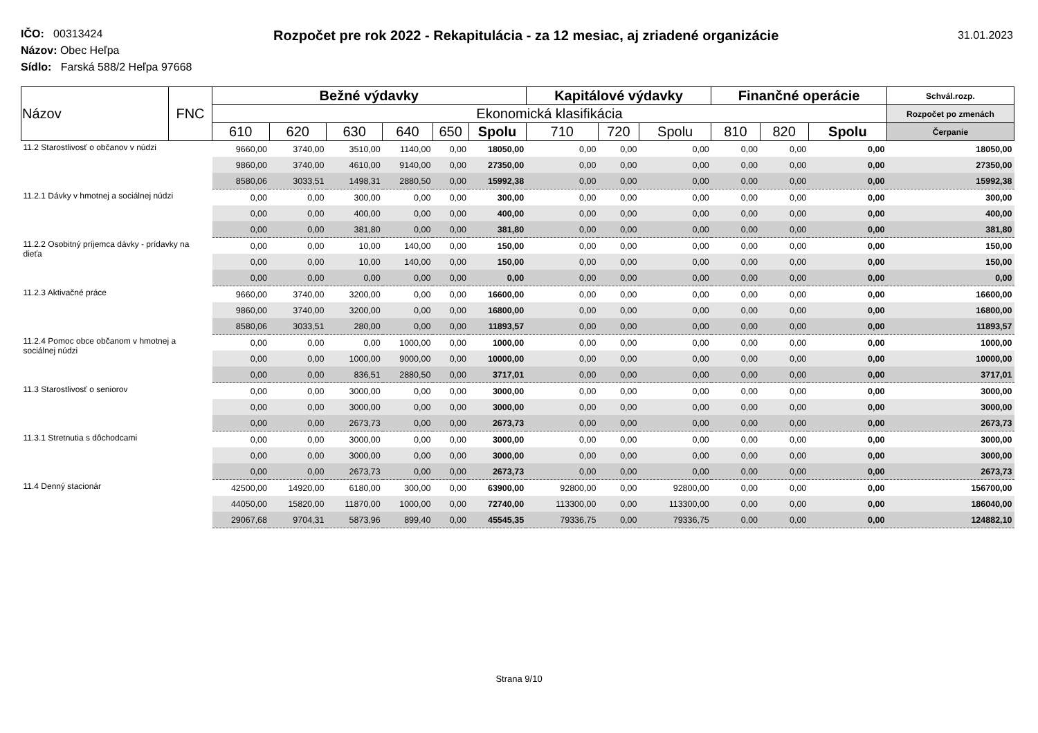Rozpočet pre rok 2022 - Rekapitulácia - za 12 mesiac, aj zriadené organizácie
31.01.2023
IČO: 00313424
Názov: Obec Heľpa
Sídlo: Farská 588/2 Heľpa 97668
| Názov | FNC | Bežné výdavky | | | | | | Kapitálové výdavky | | | Finančné operácie | | | Schvál.rozp. |
| --- | --- | --- | --- | --- | --- | --- | --- | --- | --- | --- | --- | --- | --- | --- |
| | | Ekonomická klasifikácia | | | | | | | | | | | | Rozpočet po zmenách |
| | | 610 | 620 | 630 | 640 | 650 | Spolu | 710 | 720 | Spolu | 810 | 820 | Spolu | Čerpanie |
| 11.2 Starostlivosť o občanov v núdzi | | 9660,00 | 3740,00 | 3510,00 | 1140,00 | 0,00 | 18050,00 | 0,00 | 0,00 | 0,00 | 0,00 | 0,00 | 0,00 | 18050,00 |
| | | 9860,00 | 3740,00 | 4610,00 | 9140,00 | 0,00 | 27350,00 | 0,00 | 0,00 | 0,00 | 0,00 | 0,00 | 0,00 | 27350,00 |
| | | 8580,06 | 3033,51 | 1498,31 | 2880,50 | 0,00 | 15992,38 | 0,00 | 0,00 | 0,00 | 0,00 | 0,00 | 0,00 | 15992,38 |
| 11.2.1 Dávky v hmotnej a sociálnej núdzi | | 0,00 | 0,00 | 300,00 | 0,00 | 0,00 | 300,00 | 0,00 | 0,00 | 0,00 | 0,00 | 0,00 | 0,00 | 300,00 |
| | | 0,00 | 0,00 | 400,00 | 0,00 | 0,00 | 400,00 | 0,00 | 0,00 | 0,00 | 0,00 | 0,00 | 0,00 | 400,00 |
| | | 0,00 | 0,00 | 381,80 | 0,00 | 0,00 | 381,80 | 0,00 | 0,00 | 0,00 | 0,00 | 0,00 | 0,00 | 381,80 |
| 11.2.2 Osobitný príjemca dávky - prídavky na dieťa | | 0,00 | 0,00 | 10,00 | 140,00 | 0,00 | 150,00 | 0,00 | 0,00 | 0,00 | 0,00 | 0,00 | 0,00 | 150,00 |
| | | 0,00 | 0,00 | 10,00 | 140,00 | 0,00 | 150,00 | 0,00 | 0,00 | 0,00 | 0,00 | 0,00 | 0,00 | 150,00 |
| | | 0,00 | 0,00 | 0,00 | 0,00 | 0,00 | 0,00 | 0,00 | 0,00 | 0,00 | 0,00 | 0,00 | 0,00 | 0,00 |
| 11.2.3 Aktivačné práce | | 9660,00 | 3740,00 | 3200,00 | 0,00 | 0,00 | 16600,00 | 0,00 | 0,00 | 0,00 | 0,00 | 0,00 | 0,00 | 16600,00 |
| | | 9860,00 | 3740,00 | 3200,00 | 0,00 | 0,00 | 16800,00 | 0,00 | 0,00 | 0,00 | 0,00 | 0,00 | 0,00 | 16800,00 |
| | | 8580,06 | 3033,51 | 280,00 | 0,00 | 0,00 | 11893,57 | 0,00 | 0,00 | 0,00 | 0,00 | 0,00 | 0,00 | 11893,57 |
| 11.2.4 Pomoc obce občanom v hmotnej a sociálnej núdzi | | 0,00 | 0,00 | 0,00 | 1000,00 | 0,00 | 1000,00 | 0,00 | 0,00 | 0,00 | 0,00 | 0,00 | 0,00 | 1000,00 |
| | | 0,00 | 0,00 | 1000,00 | 9000,00 | 0,00 | 10000,00 | 0,00 | 0,00 | 0,00 | 0,00 | 0,00 | 0,00 | 10000,00 |
| | | 0,00 | 0,00 | 836,51 | 2880,50 | 0,00 | 3717,01 | 0,00 | 0,00 | 0,00 | 0,00 | 0,00 | 0,00 | 3717,01 |
| 11.3 Starostlivosť o seniorov | | 0,00 | 0,00 | 3000,00 | 0,00 | 0,00 | 3000,00 | 0,00 | 0,00 | 0,00 | 0,00 | 0,00 | 0,00 | 3000,00 |
| | | 0,00 | 0,00 | 3000,00 | 0,00 | 0,00 | 3000,00 | 0,00 | 0,00 | 0,00 | 0,00 | 0,00 | 0,00 | 3000,00 |
| | | 0,00 | 0,00 | 2673,73 | 0,00 | 0,00 | 2673,73 | 0,00 | 0,00 | 0,00 | 0,00 | 0,00 | 0,00 | 2673,73 |
| 11.3.1 Stretnutia s dôchodcami | | 0,00 | 0,00 | 3000,00 | 0,00 | 0,00 | 3000,00 | 0,00 | 0,00 | 0,00 | 0,00 | 0,00 | 0,00 | 3000,00 |
| | | 0,00 | 0,00 | 3000,00 | 0,00 | 0,00 | 3000,00 | 0,00 | 0,00 | 0,00 | 0,00 | 0,00 | 0,00 | 3000,00 |
| | | 0,00 | 0,00 | 2673,73 | 0,00 | 0,00 | 2673,73 | 0,00 | 0,00 | 0,00 | 0,00 | 0,00 | 0,00 | 2673,73 |
| 11.4 Denný stacionár | | 42500,00 | 14920,00 | 6180,00 | 300,00 | 0,00 | 63900,00 | 92800,00 | 0,00 | 92800,00 | 0,00 | 0,00 | 0,00 | 156700,00 |
| | | 44050,00 | 15820,00 | 11870,00 | 1000,00 | 0,00 | 72740,00 | 113300,00 | 0,00 | 113300,00 | 0,00 | 0,00 | 0,00 | 186040,00 |
| | | 29067,68 | 9704,31 | 5873,96 | 899,40 | 0,00 | 45545,35 | 79336,75 | 0,00 | 79336,75 | 0,00 | 0,00 | 0,00 | 124882,10 |
Strana 9/10